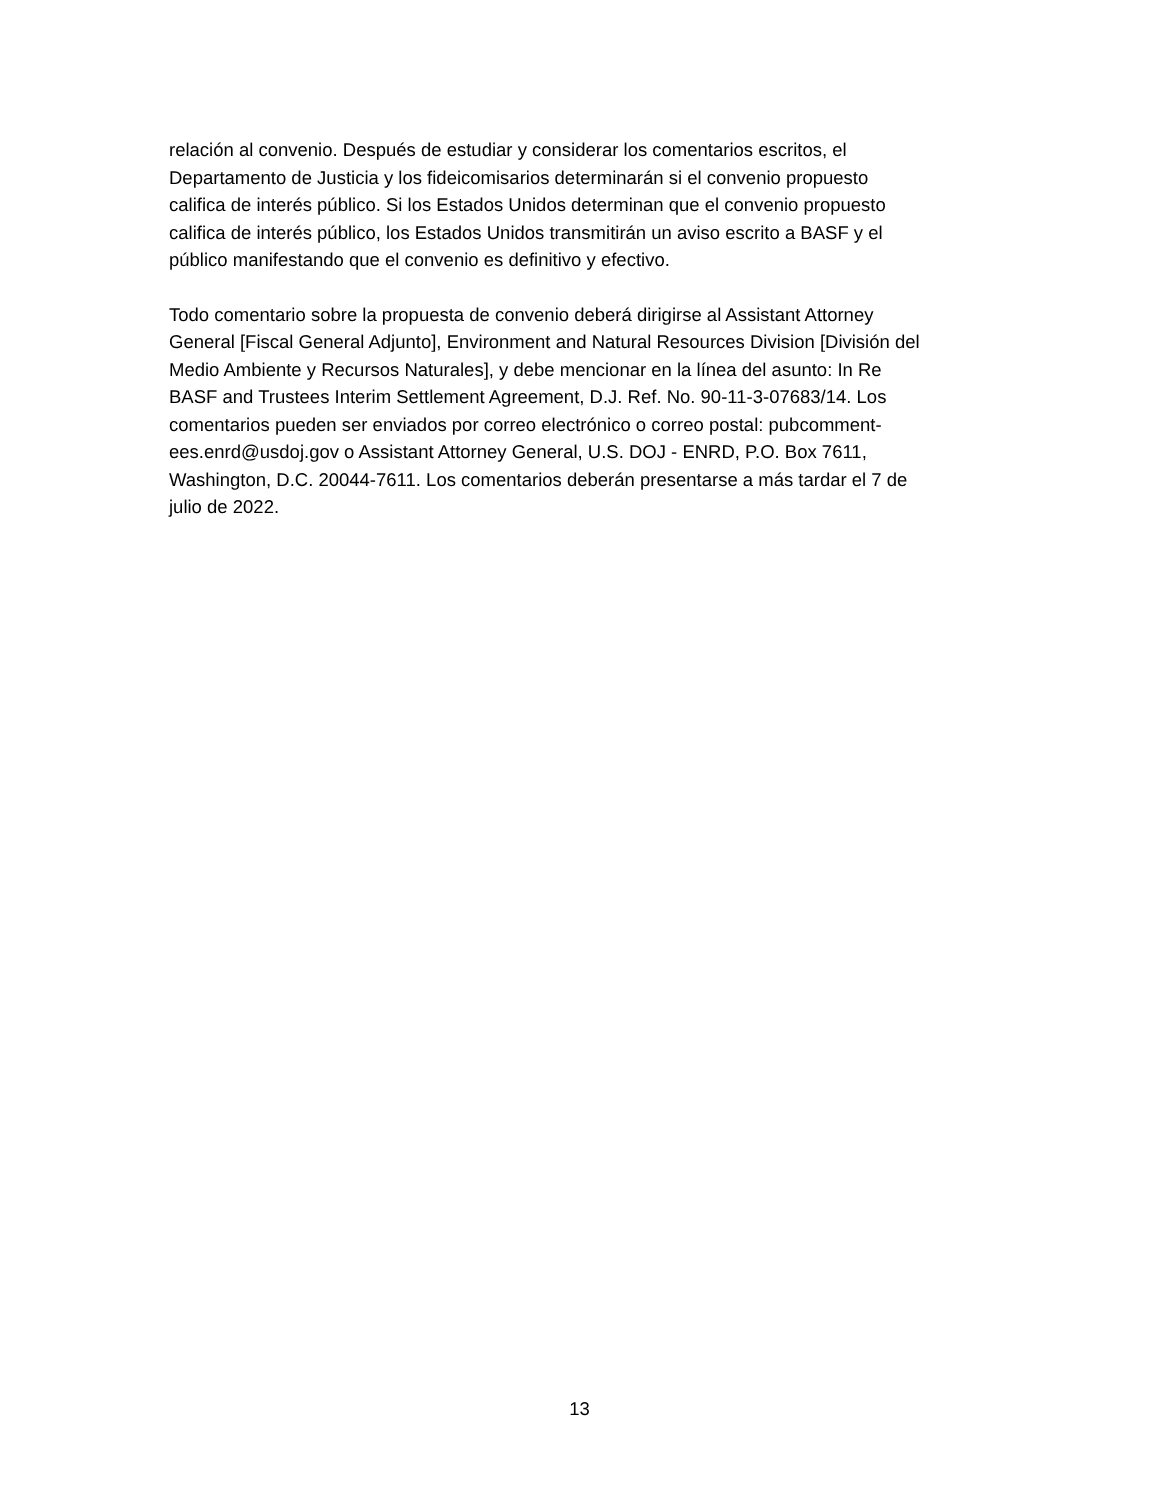relación al convenio. Después de estudiar y considerar los comentarios escritos, el
Departamento de Justicia y los fideicomisarios determinarán si el convenio propuesto
califica de interés público. Si los Estados Unidos determinan que el convenio propuesto
califica de interés público, los Estados Unidos transmitirán un aviso escrito a BASF y el
público manifestando que el convenio es definitivo y efectivo.
Todo comentario sobre la propuesta de convenio deberá dirigirse al Assistant Attorney
General [Fiscal General Adjunto], Environment and Natural Resources Division [División del
Medio Ambiente y Recursos Naturales], y debe mencionar en la línea del asunto: In Re
BASF and Trustees Interim Settlement Agreement, D.J. Ref. No. 90-11-3-07683/14. Los
comentarios pueden ser enviados por correo electrónico o correo postal: pubcomment-
ees.enrd@usdoj.gov o Assistant Attorney General, U.S. DOJ - ENRD, P.O. Box 7611,
Washington, D.C. 20044-7611. Los comentarios deberán presentarse a más tardar el 7 de
julio de 2022.
13